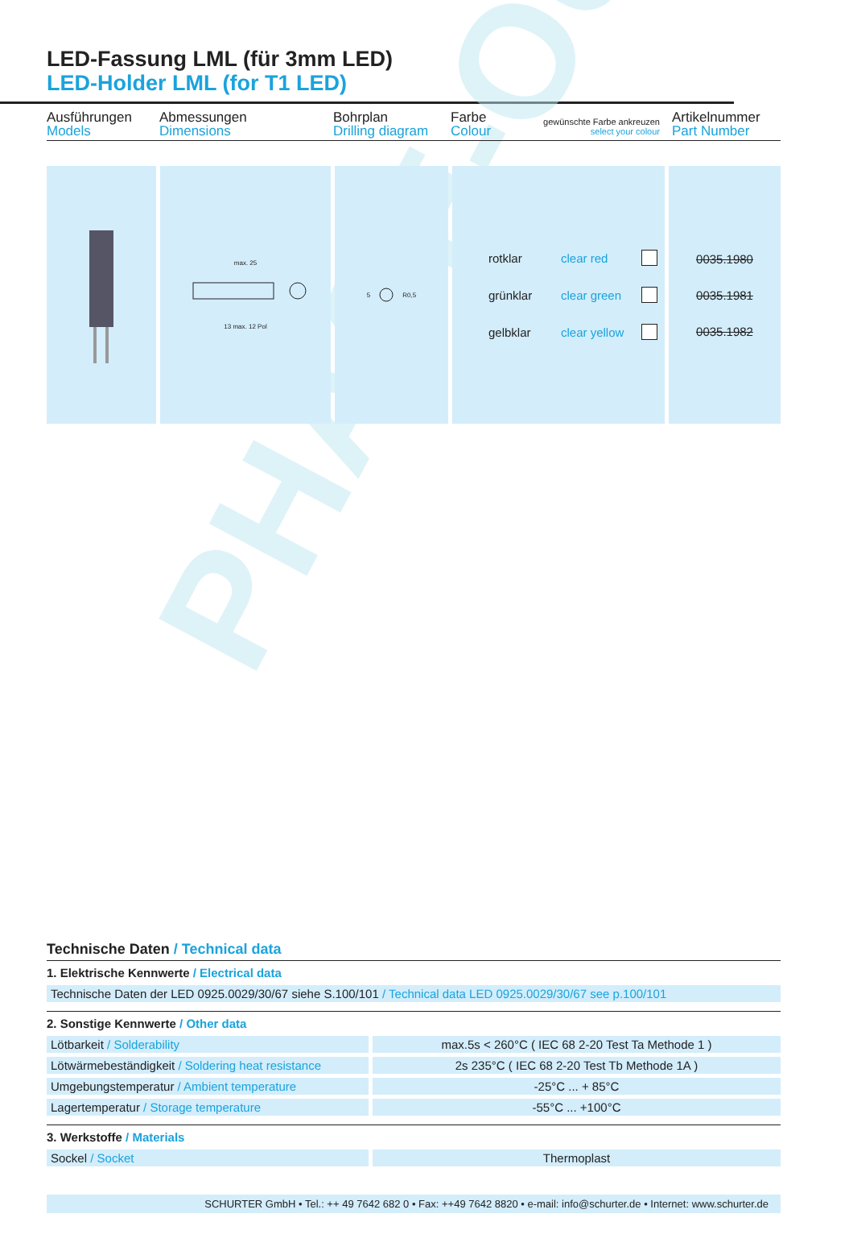PHASE-OUT
LED-Fassung LML (für 3mm LED)
LED-Holder LML (for T1 LED)
Ausführungen
Models
Abmessungen
Dimensions
Bohrplan
Drilling diagram
Farbe
Colour
gewünschte Farbe ankreuzen
select your colour
Artikelnummer
Part Number
max. 25
13 max. 12 Pol
5 R0,5
rotklar clear red
grünklar clear green
gelbklar clear yellow
0035.1980
0035.1981
0035.1982
Technische Daten / Technical data
1. Elektrische Kennwerte / Electrical data
| Technische Daten der LED 0925.0029/30/67 siehe S.100/101 / Technical data LED 0925.0029/30/67 see p.100/101 |
2. Sonstige Kennwerte / Other data
| Lötbarkeit / Solderability | max.5s < 260°C ( IEC 68 2-20 Test Ta Methode 1 ) |
| Lötwärmebeständigkeit / Soldering heat resistance | 2s 235°C ( IEC 68 2-20 Test Tb Methode 1A ) |
| Umgebungstemperatur / Ambient temperature | -25°C ... + 85°C |
| Lagertemperatur / Storage temperature | -55°C ... +100°C |
3. Werkstoffe / Materials
| Sockel / Socket | Thermoplast |
SCHURTER GmbH • Tel.: ++ 49 7642 682 0 • Fax: ++49 7642 8820 • e-mail: info@schurter.de • Internet: www.schurter.de